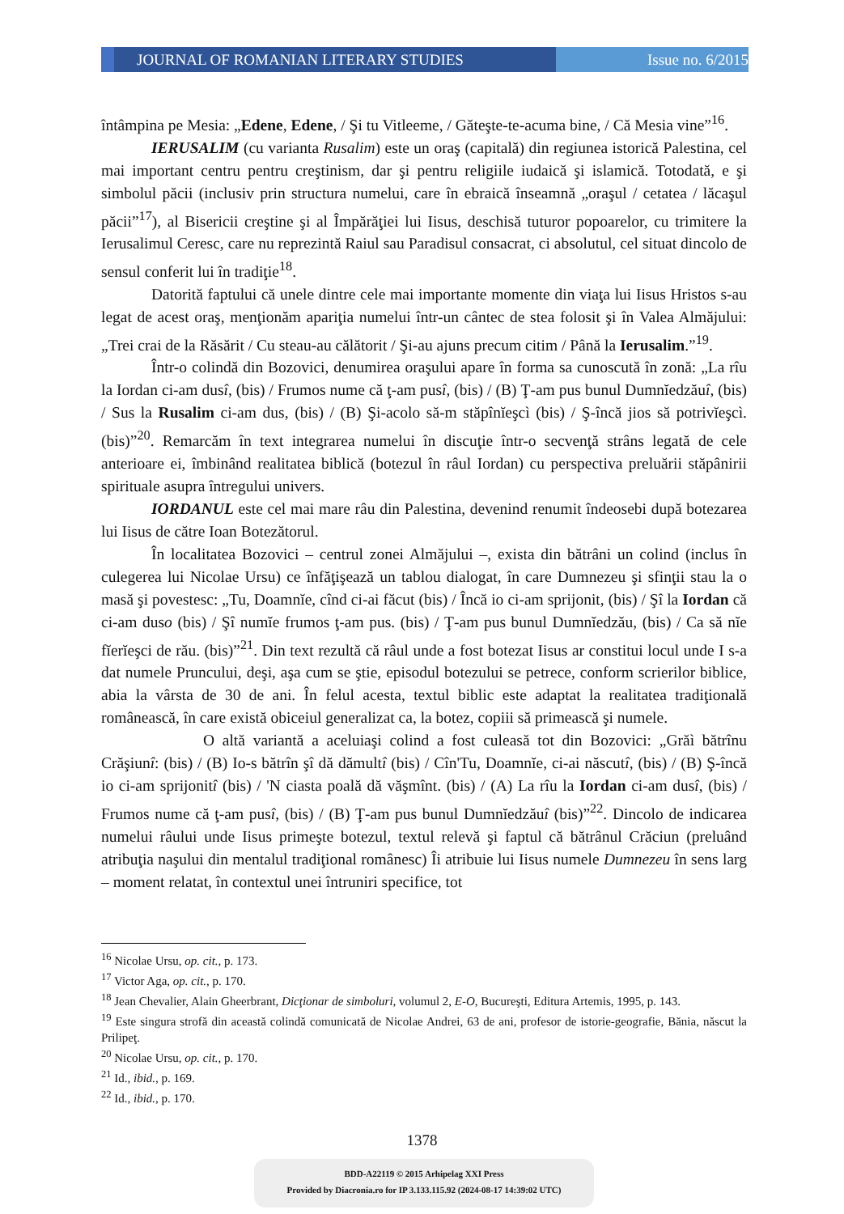JOURNAL OF ROMANIAN LITERARY STUDIES
Issue no. 6/2015
întâmpina pe Mesia: „Edene, Edene, / Şi tu Vitleeme, / Găteşte-te-acuma bine, / Că Mesia vine”<sup>16</sup>.
IERUSALIM (cu varianta Rusalim) este un oraş (capitală) din regiunea istorică Palestina, cel mai important centru pentru creştinism, dar şi pentru religiile iudaică şi islamică. Totodată, e şi simbolul păcii (inclusiv prin structura numelui, care în ebraică înseamnă „oraşul / cetatea / lăcaşul păcii”<sup>17</sup>), al Bisericii creştine şi al Împărăţiei lui Iisus, deschisă tuturor popoarelor, cu trimitere la Ierusalimul Ceresc, care nu reprezintă Raiul sau Paradisul consacrat, ci absolutul, cel situat dincolo de sensul conferit lui în tradiţie<sup>18</sup>.
Datorită faptului că unele dintre cele mai importante momente din viaţa lui Iisus Hristos s-au legat de acest oraş, menţionăm apariţia numelui într-un cântec de stea folosit şi în Valea Almăjului: „Trei crai de la Răsărit / Cu steau-au călătorit / Şi-au ajuns precum citim / Până la Ierusalim.”<sup>19</sup>.
Într-o colindă din Bozovici, denumirea oraşului apare în forma sa cunoscută în zonă: „La rîu la Iordan ci-am dusî, (bis) / Frumos nume că ţ-am pusî, (bis) / (B) Ţ-am pus bunul Dumnĭedzăuî, (bis) / Sus la Rusalim ci-am dus, (bis) / (B) Şi-acolo să-m stăpînĭeşcì (bis) / Ş-încă jios să potrivĭeşcì. (bis)”<sup>20</sup>. Remarcăm în text integrarea numelui în discuţie într-o secvenţă strâns legată de cele anterioare ei, îmbinând realitatea biblică (botezul în râul Iordan) cu perspectiva preluării stăpânirii spirituale asupra întregului univers.
IORDANUL este cel mai mare râu din Palestina, devenind renumit îndeosebi după botezarea lui Iisus de către Ioan Botezătorul.
În localitatea Bozovici – centrul zonei Almăjului –, exista din bătrâni un colind (inclus în culegerea lui Nicolae Ursu) ce înfăţişează un tablou dialogat, în care Dumnezeu şi sfinţii stau la o masă şi povestesc: „Tu, Doamnĭe, cînd ci-ai făcut (bis) / Încă io ci-am sprijonit, (bis) / Şî la Iordan că ci-am duso (bis) / Şî numĭe frumos ţ-am pus. (bis) / Ţ-am pus bunul Dumnĭedzău, (bis) / Ca să nĭe fĭerĭeşci de rău. (bis)”<sup>21</sup>. Din text rezultă că râul unde a fost botezat Iisus ar constitui locul unde I s-a dat numele Pruncului, deşi, aşa cum se ştie, episodul botezului se petrece, conform scrierilor biblice, abia la vârsta de 30 de ani. În felul acesta, textul biblic este adaptat la realitatea tradiţională românească, în care există obiceiul generalizat ca, la botez, copiii să primească şi numele.
O altă variantă a aceluiaşi colind a fost culeasă tot din Bozovici: „Grăì bătrînu Crăşiunî: (bis) / (B) Io-s bătrîn şî dă dămultî (bis) / Cîn'Tu, Doamnĭe, ci-ai născutî, (bis) / (B) Ş-încă io ci-am sprijonitî (bis) / 'N ciasta poală dă văşmînt. (bis) / (A) La rîu la Iordan ci-am dusî, (bis) / Frumos nume că ţ-am pusî, (bis) / (B) Ţ-am pus bunul Dumnĭedzăuî (bis)”<sup>22</sup>. Dincolo de indicarea numelui râului unde Iisus primeşte botezul, textul relevă şi faptul că bătrânul Crăciun (preluând atribuţia naşului din mentalul tradiţional românesc) Îi atribuie lui Iisus numele Dumnezeu în sens larg – moment relatat, în contextul unei întruniri specifice, tot
<sup>16</sup> Nicolae Ursu, op. cit., p. 173.
<sup>17</sup> Victor Aga, op. cit., p. 170.
<sup>18</sup> Jean Chevalier, Alain Gheerbrant, Dicţionar de simboluri, volumul 2, E-O, Bucureşti, Editura Artemis, 1995, p. 143.
<sup>19</sup> Este singura strofă din această colindă comunicată de Nicolae Andrei, 63 de ani, profesor de istorie-geografie, Bănia, născut la Prilipeţ.
<sup>20</sup> Nicolae Ursu, op. cit., p. 170.
<sup>21</sup> Id., ibid., p. 169.
<sup>22</sup> Id., ibid., p. 170.
1378
BDD-A22119 © 2015 Arhipelag XXI Press
Provided by Diacronia.ro for IP 3.133.115.92 (2024-08-17 14:39:02 UTC)